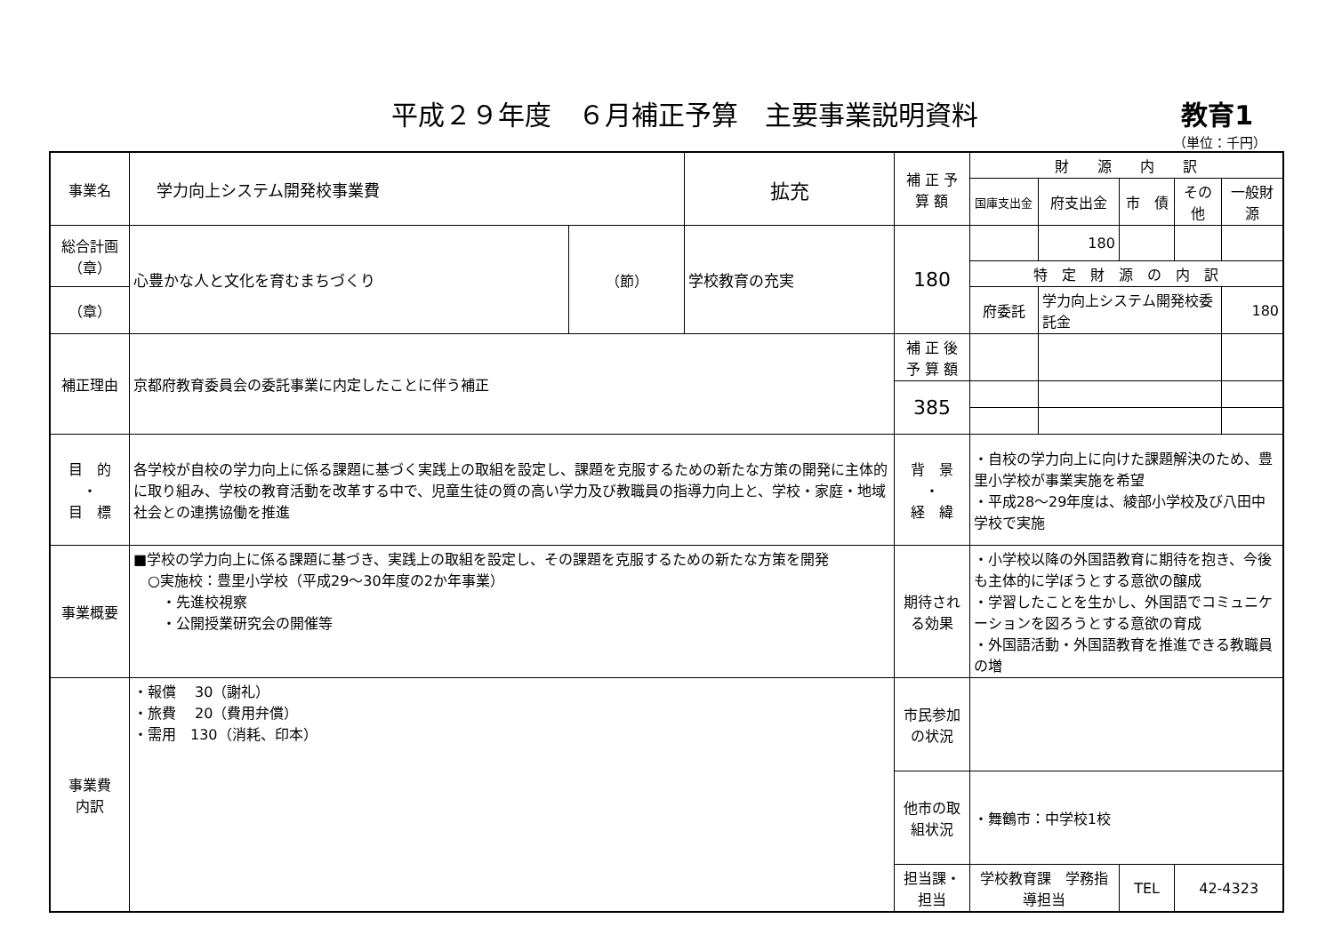平成２９年度　６月補正予算　主要事業説明資料 教育1
（単位：千円）
| 事業名 | 学力向上システム開発校事業費 | | | 拡充 | 補 正 予 算 額 | | 財 源 内 訳 | | | | |
| | | | | | | | 国庫支出金 | 府支出金 | 市 債 | その他 | 一般財源 |
| 総合計画（章） | 心豊かな人と文化を育むまちづくり | （節） | 学校教育の充実 | | 180 | | | 180 | | | |
| | | | | | | | 特 定 財 源 の 内 訳 | | | | |
| （章） | | | | | | | 府委託 | 学力向上システム開発校委託金 | | | 180 |
| 補正理由 | 京都府教育委員会の委託事業に内定したことに伴う補正 | | | | 補 正 後 予 算 額 | | | | | | |
| | | | | | 385 | | | | | | |
| 目 的 ・ 目 標 | 各学校が自校の学力向上に係る課題に基づく実践上の取組を設定し、課題を克服するための新たな方策の開発に主体的に取り組み、学校の教育活動を改革する中で、児童生徒の質の高い学力及び教職員の指導力向上と、学校・家庭・地域社会との連携協働を推進 | | | | 背 景 ・ 経 緯 | ・自校の学力向上に向けた課題解決のため、豊里小学校が事業実施を希望 ・平成28～29年度は、綾部小学校及び八田中学校で実施 | | | | | |
| 事業概要 | ■学校の学力向上に係る課題に基づき、実践上の取組を設定し、その課題を克服するための新たな方策を開発 ○実施校：豊里小学校（平成29～30年度の2か年事業） ・先進校視察 ・公開授業研究会の開催等 | | | | 期待される効果 | ・小学校以降の外国語教育に期待を抱き、今後も主体的に学ぼうとする意欲の醸成 ・学習したことを生かし、外国語でコミュニケーションを図ろうとする意欲の育成 ・外国語活動・外国語教育を推進できる教職員の増 | | | | | |
| 事業費 内訳 | ・報償 30（謝礼） ・旅費 20（費用弁償） ・需用 130（消耗、印本） | | | | 市民参加の状況 | | | | | | |
| | | | | | 他市の取組状況 | ・舞鶴市：中学校1校 | | | | | |
| | | | | | 担当課・担当 | 学校教育課 学務指導担当 | | | TEL | 42-4323 | |